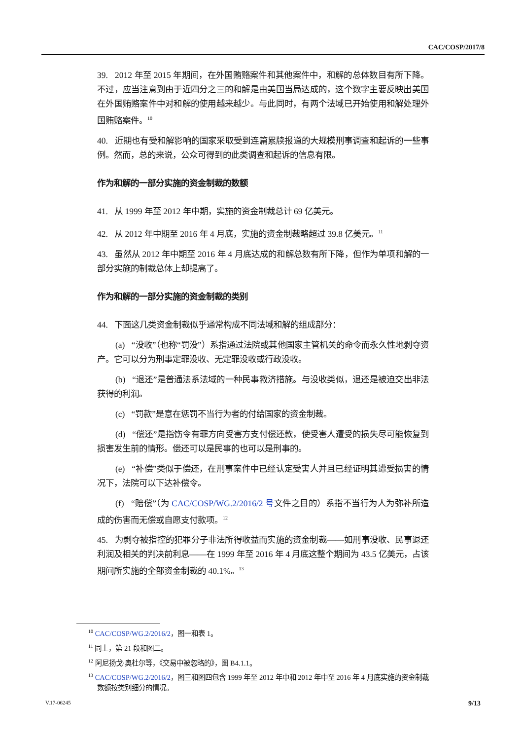CAC/COSP/2017/8
39. 2012 年至 2015 年期间，在外国贿赂案件和其他案件中，和解的总体数目有所下降。不过，应当注意到由于近四分之三的和解是由美国当局达成的，这个数字主要反映出美国在外国贿赂案件中对和解的使用越来越少。与此同时，有两个法域已开始使用和解处理外国贿赂案件。<sup>10</sup>
40. 近期也有受和解影响的国家采取受到连篇累牍报道的大规模刑事调查和起诉的一些事例。然而，总的来说，公众可得到的此类调查和起诉的信息有限。
作为和解的一部分实施的资金制裁的数额
41. 从 1999 年至 2012 年中期，实施的资金制裁总计 69 亿美元。
42. 从 2012 年中期至 2016 年 4 月底，实施的资金制裁略超过 39.8 亿美元。<sup>11</sup>
43. 虽然从 2012 年中期至 2016 年 4 月底达成的和解总数有所下降，但作为单项和解的一部分实施的制裁总体上却提高了。
作为和解的一部分实施的资金制裁的类别
44. 下面这几类资金制裁似乎通常构成不同法域和解的组成部分：
(a) “没收”（也称“罚没”）系指通过法院或其他国家主管机关的命令而永久性地剥夺资产。它可以分为刑事定罪没收、无定罪没收或行政没收。
(b) “退还”是普通法系法域的一种民事救济措施。与没收类似，退还是被迫交出非法获得的利润。
(c) “罚款”是意在惩罚不当行为者的付给国家的资金制裁。
(d) “偿还”是指饬令有罪方向受害方支付偿还款，使受害人遭受的损失尽可能恢复到损害发生前的情形。偿还可以是民事的也可以是刑事的。
(e) “补偿”类似于偿还，在刑事案件中已经认定受害人并且已经证明其遭受损害的情况下，法院可以下达补偿令。
(f) “赔偿”（为 CAC/COSP/WG.2/2016/2 号文件之目的）系指不当行为人为弥补所造成的伤害而无偿或自愿支付款项。<sup>12</sup>
45. 为剥夺被指控的犯罪分子非法所得收益而实施的资金制裁——如刑事没收、民事退还利润及相关的判决前利息——在 1999 年至 2016 年 4 月底这整个期间为 43.5 亿美元，占该期间所实施的全部资金制裁的 40.1%。<sup>13</sup>
<sup>10</sup> CAC/COSP/WG.2/2016/2，图一和表 1。
<sup>11</sup> 同上，第 21 段和图二。
<sup>12</sup> 阿尼扬戈·奥杜尔等，《交易中被忽略的》，图 B4.1.1。
<sup>13</sup> CAC/COSP/WG.2/2016/2，图三和图四包含 1999 年至 2012 年中和 2012 年中至 2016 年 4 月底实施的资金制裁数额按类别细分的情况。
V.17-06245 9/13